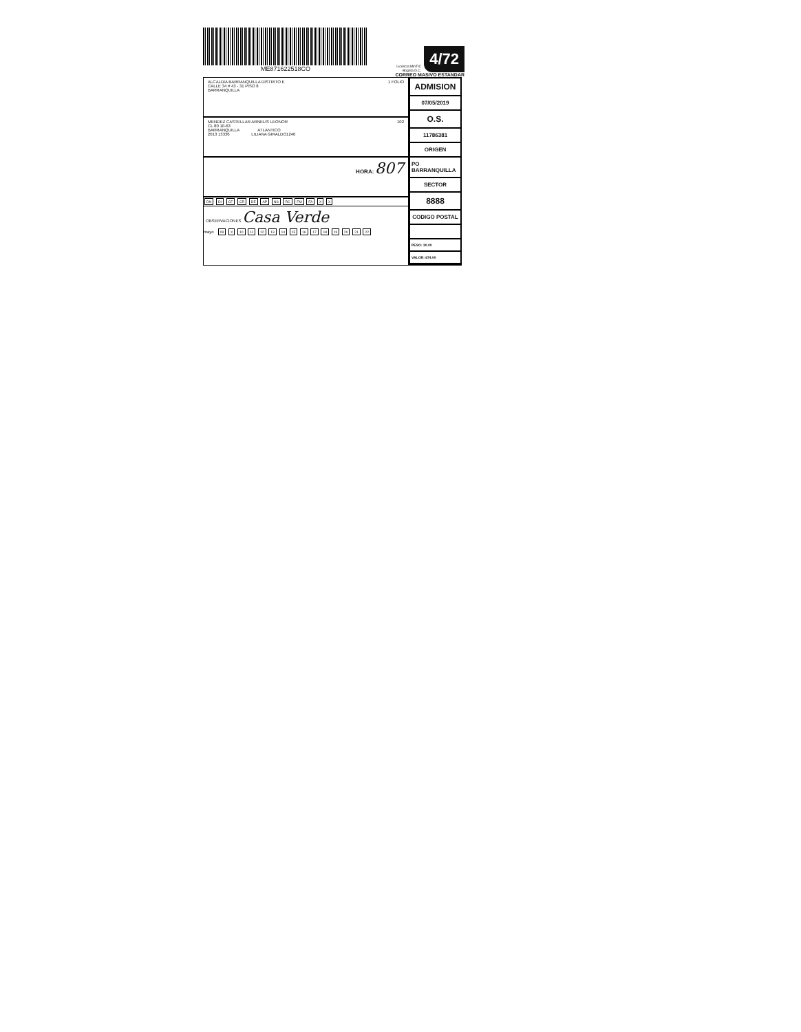ME871622518CO
Licencia MinTIC
Bogota D.C.
4/72
CORREO MASIVO ESTANDAR
ALCALDIA BARRANQUILLA DISTRITO E 1 FOLIO
CALLE 34 # 43 - 31 PISO 8
BARRANQUILLA
MENDEZ CASTELLAR ARNELIS LEONOR 102
CL 80 10-63
BARRANQUILLA ATLANTICO
2013 13336 LILIANA GIRALDO1240
HORA: 807
DN DI CF CR DE AP NS RC FM FA X X
OBSERVACIONES Casa Verde
mayo 09 X 10 11 12 13 14 15 16 17 18 19 20 21 22
ADMISION
07/05/2019
O.S.
11786381
ORIGEN
PO BARRANQUILLA
SECTOR
8888
CODIGO POSTAL
PESO: 30.00
VALOR: 674.00